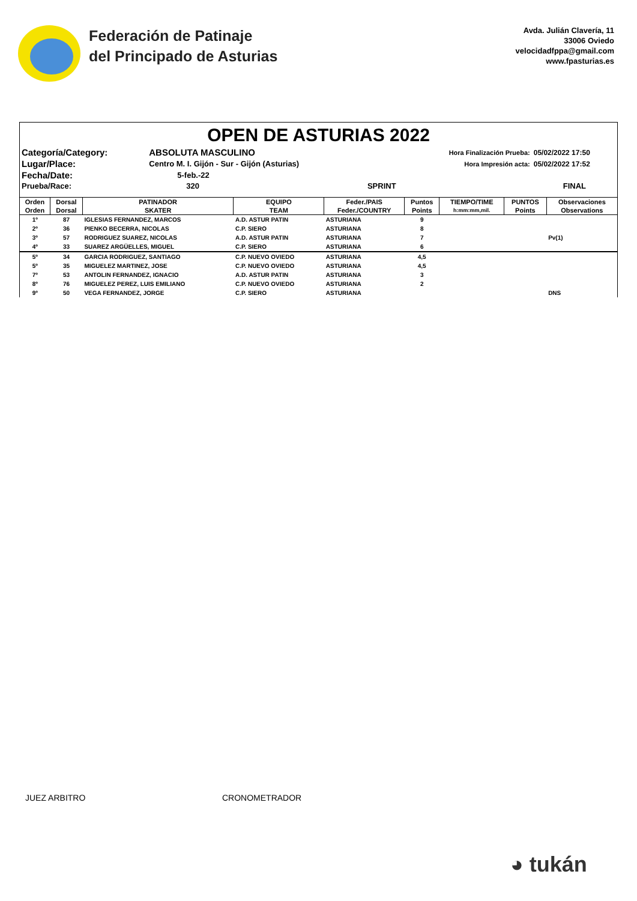Federación de Patinaje
del Principado de Asturias
Avda. Julián Clavería, 11
33006 Oviedo
velocidadfppa@gmail.com
www.fpasturias.es
OPEN DE ASTURIAS 2022
| Categoría/Category: | ABSOLUTA MASCULINO | | Hora Finalización Prueba: | 05/02/2022 17:50 |
| Lugar/Place: | Centro M. I. Gijón - Sur - Gijón (Asturias) | | Hora Impresión acta: | 05/02/2022 17:52 |
| Fecha/Date: | 5-feb.-22 | | | |
| Prueba/Race: | 320 | SPRINT | | FINAL |
| Orden | Dorsal | PATINADOR | EQUIPO | Feder./PAIS | Puntos | TIEMPO/TIME | PUNTOS | Observaciones |
| --- | --- | --- | --- | --- | --- | --- | --- | --- |
| Orden | Dorsal | SKATER | TEAM | Feder./COUNTRY | Points | h:mm:mm,mil. | Points | Observations |
| 1º | 87 | IGLESIAS FERNANDEZ, MARCOS | A.D. ASTUR PATIN | ASTURIANA | 9 | | | |
| 2º | 36 | PIENKO BECERRA, NICOLAS | C.P. SIERO | ASTURIANA | 8 | | | |
| 3º | 57 | RODRIGUEZ SUAREZ, NICOLAS | A.D. ASTUR PATIN | ASTURIANA | 7 | | | Pv(1) |
| 4º | 33 | SUAREZ ARGÜELLES, MIGUEL | C.P. SIERO | ASTURIANA | 6 | | | |
| 5º | 34 | GARCIA RODRIGUEZ, SANTIAGO | C.P. NUEVO OVIEDO | ASTURIANA | 4,5 | | | |
| 5º | 35 | MIGUELEZ MARTINEZ, JOSE | C.P. NUEVO OVIEDO | ASTURIANA | 4,5 | | | |
| 7º | 53 | ANTOLIN FERNANDEZ, IGNACIO | A.D. ASTUR PATIN | ASTURIANA | 3 | | | |
| 8º | 76 | MIGUELEZ PEREZ, LUIS EMILIANO | C.P. NUEVO OVIEDO | ASTURIANA | 2 | | | |
| 9º | 50 | VEGA FERNANDEZ, JORGE | C.P. SIERO | ASTURIANA | | | | DNS |
JUEZ ARBITRO CRONOMETRADOR
◕ tukán